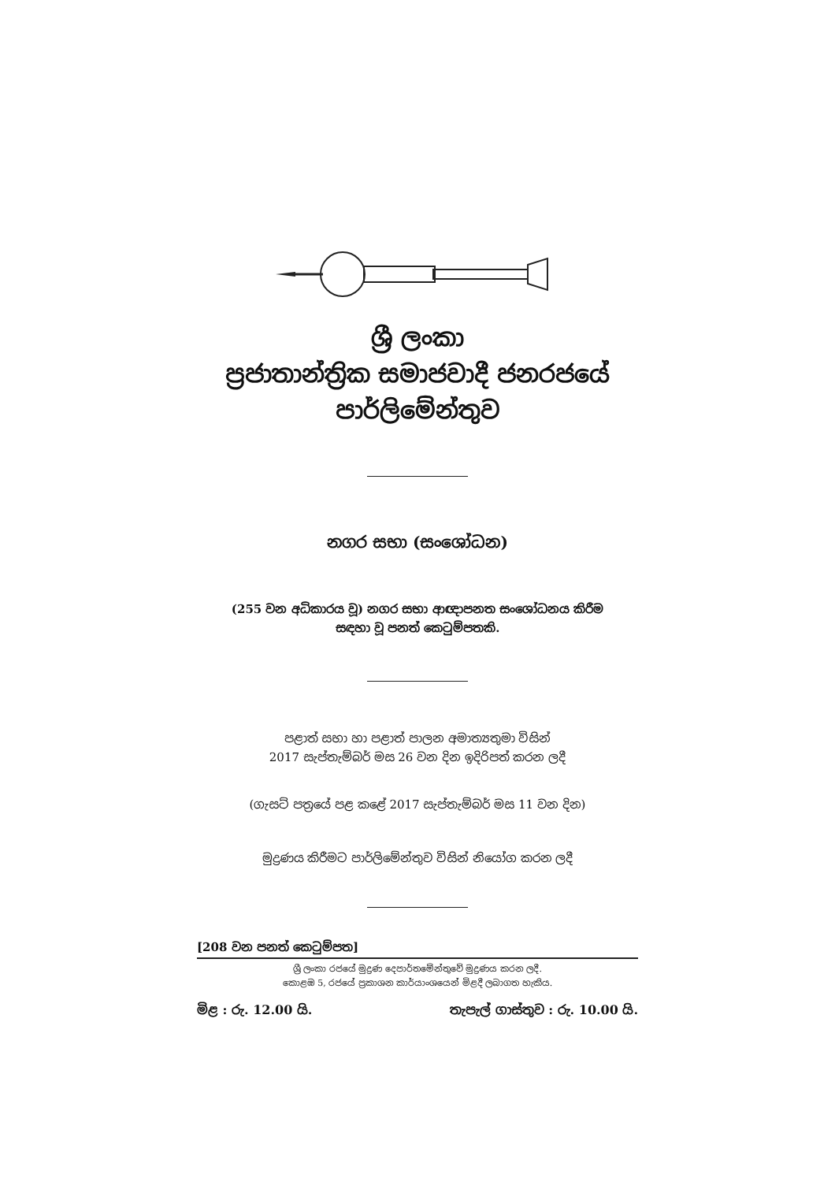ශ්‍රී ලංකා
ප්‍රජාතාන්ත්‍රික සමාජවාදී ජනරජයේ
පාර්ලිමේන්තුව
නගර සභා (සංශෝධන)
(255 වන අධිකාරය වූ) නගර සභා ආඥාපනත සංශෝධනය කිරීම
සඳහා වූ පනත් කෙටුම්පතකි.
පළාත් සභා හා පළාත් පාලන අමාත්‍යතුමා විසින්
2017 සැප්තැම්බර් මස 26 වන දින ඉදිරිපත් කරන ලදී
(ගැසට් පත්‍රයේ පළ කළේ 2017 සැප්තැම්බර් මස 11 වන දින)
මුද්‍රණය කිරීමට පාර්ලිමේන්තුව විසින් නියෝග කරන ලදී
[208 වන පනත් කෙටුම්පත]
ශ්‍රී ලංකා රජයේ මුද්‍රණ දෙපාර්තමේන්තුවේ මුද්‍රණය කරන ලදී.
කොළඹ 5, රජයේ ප්‍රකාශන කාර්යාංශයෙන් මිළදී ලබාගත හැකිය.
මිළ : රු. 12.00 යි. තැපැල් ගාස්තුව : රු. 10.00 යි.